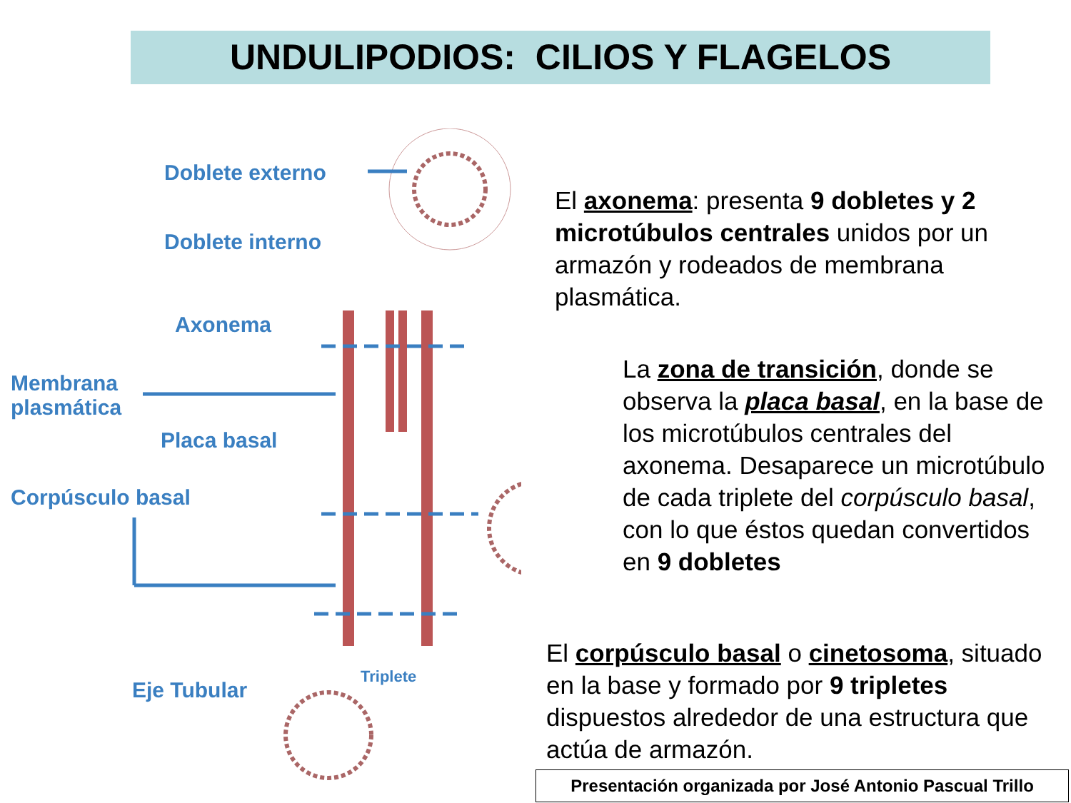UNDULIPODIOS: CILIOS Y FLAGELOS
Doblete externo
Doblete interno
Axonema
Membrana
plasmática
Placa basal
Corpúsculo basal
Eje Tubular
Triplete
El axonema: presenta 9 dobletes y 2 microtúbulos centrales unidos por un armazón y rodeados de membrana plasmática.
La zona de transición, donde se observa la placa basal, en la base de los microtúbulos centrales del axonema. Desaparece un microtúbulo de cada triplete del corpúsculo basal, con lo que éstos quedan convertidos en 9 dobletes
El corpúsculo basal o cinetosoma, situado en la base y formado por 9 tripletes dispuestos alrededor de una estructura que actúa de armazón.
Presentación organizada por José Antonio Pascual Trillo